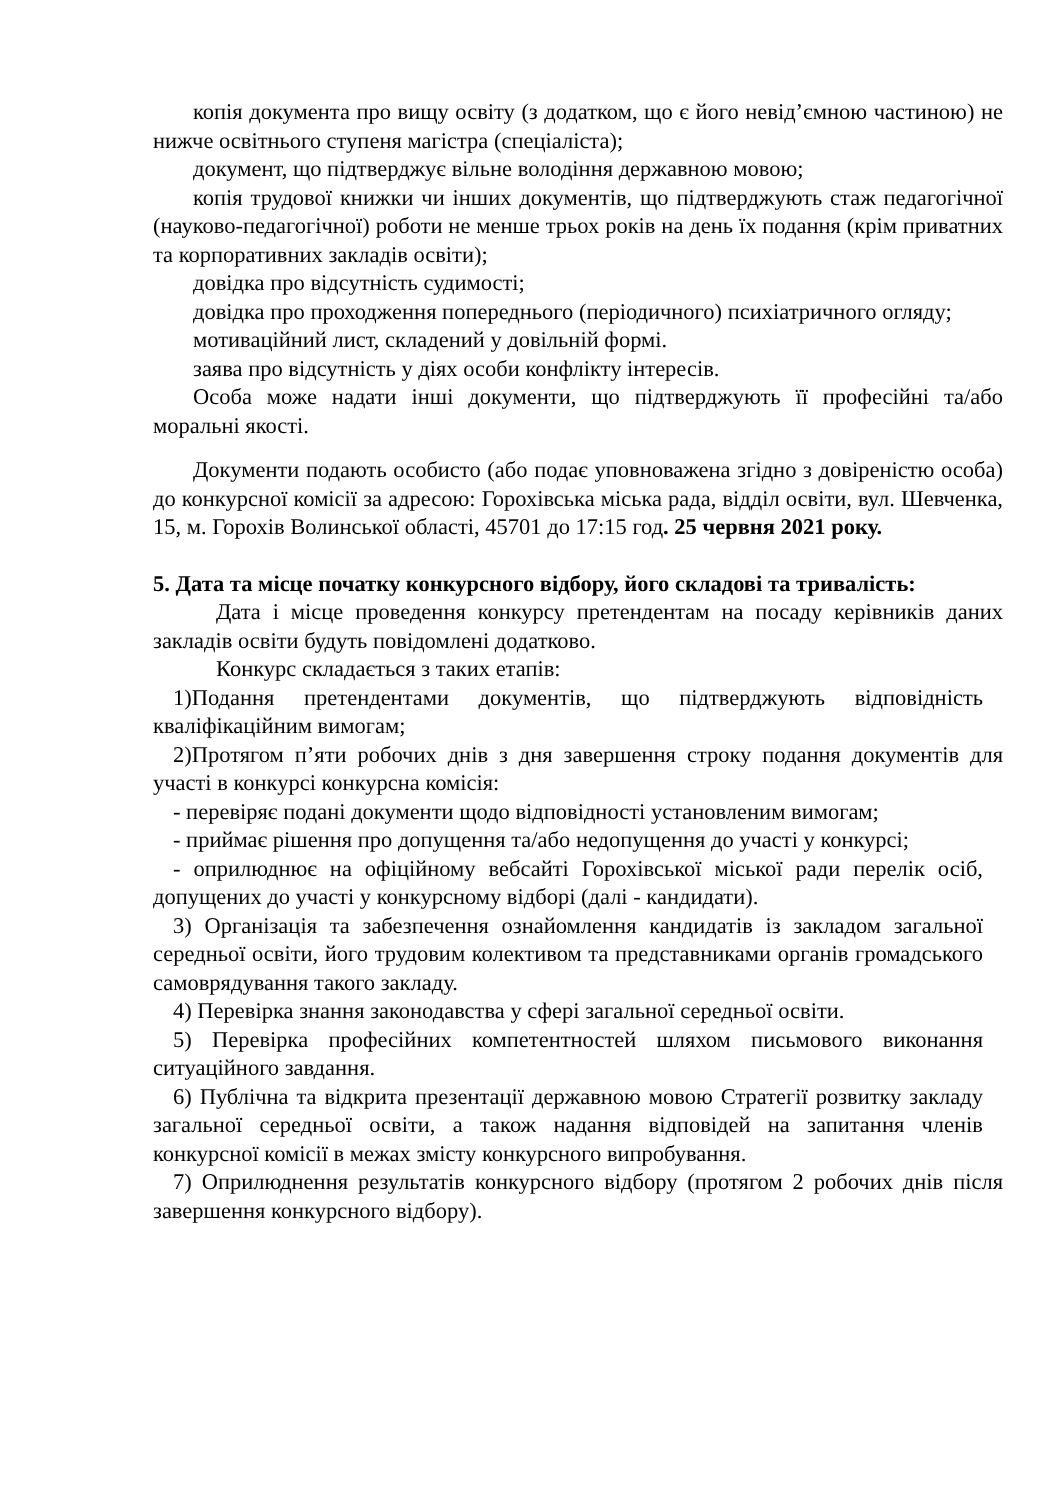копія документа про вищу освіту (з додатком, що є його невід’ємною частиною) не нижче освітнього ступеня магістра (спеціаліста);
документ, що підтверджує вільне володіння державною мовою;
копія трудової книжки чи інших документів, що підтверджують стаж педагогічної (науково-педагогічної) роботи не менше трьох років на день їх подання (крім приватних та корпоративних закладів освіти);
довідка про відсутність судимості;
довідка про проходження попереднього (періодичного) психіатричного огляду;
мотиваційний лист, складений у довільній формі.
заява про відсутність у діях особи конфлікту інтересів.
Особа може надати інші документи, що підтверджують її професійні та/або моральні якості.
Документи подають особисто (або подає уповноважена згідно з довіреністю особа) до конкурсної комісії за адресою: Горохівська міська рада, відділ освіти, вул. Шевченка, 15, м. Горохів Волинської області, 45701 до 17:15 год. 25 червня 2021 року.
5. Дата та місце початку конкурсного відбору, його складові та тривалість:
Дата і місце проведення конкурсу претендентам на посаду керівників даних закладів освіти будуть повідомлені додатково.
Конкурс складається з таких етапів:
1)Подання претендентами документів, що підтверджують відповідність кваліфікаційним вимогам;
2)Протягом п’яти робочих днів з дня завершення строку подання документів для участі в конкурсі конкурсна комісія:
- перевіряє подані документи щодо відповідності установленим вимогам;
- приймає рішення про допущення та/або недопущення до участі у конкурсі;
- оприлюднює на офіційному вебсайті Горохівської міської ради перелік осіб, допущених до участі у конкурсному відборі (далі - кандидати).
3) Організація та забезпечення ознайомлення кандидатів із закладом загальної середньої освіти, його трудовим колективом та представниками органів громадського самоврядування такого закладу.
4) Перевірка знання законодавства у сфері загальної середньої освіти.
5) Перевірка професійних компетентностей шляхом письмового виконання ситуаційного завдання.
6) Публічна та відкрита презентації державною мовою Стратегії розвитку закладу загальної середньої освіти, а також надання відповідей на запитання членів конкурсної комісії в межах змісту конкурсного випробування.
7) Оприлюднення результатів конкурсного відбору (протягом 2 робочих днів після завершення конкурсного відбору).